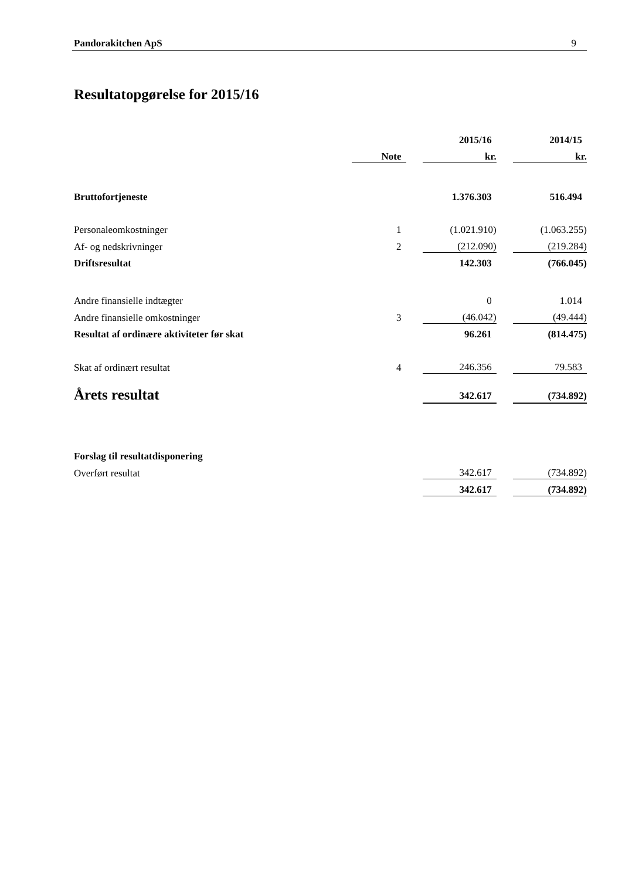Pandorakitchen ApS 9
Resultatopgørelse for 2015/16
| | | | 2015/16 | | 2014/15 |
| | Note | | kr. | | kr. |
| Bruttofortjeneste | | | 1.376.303 | | 516.494 |
| Personaleomkostninger | 1 | | (1.021.910) | | (1.063.255) |
| Af- og nedskrivninger | 2 | | (212.090) | | (219.284) |
| Driftsresultat | | | 142.303 | | (766.045) |
| Andre finansielle indtægter | | | 0 | | 1.014 |
| Andre finansielle omkostninger | 3 | | (46.042) | | (49.444) |
| Resultat af ordinære aktiviteter før skat | | | 96.261 | | (814.475) |
| Skat af ordinært resultat | 4 | | 246.356 | | 79.583 |
| Årets resultat | | | 342.617 | | (734.892) |
| Forslag til resultatdisponering | | | | | |
| Overført resultat | | | 342.617 | | (734.892) |
| | | | 342.617 | | (734.892) |